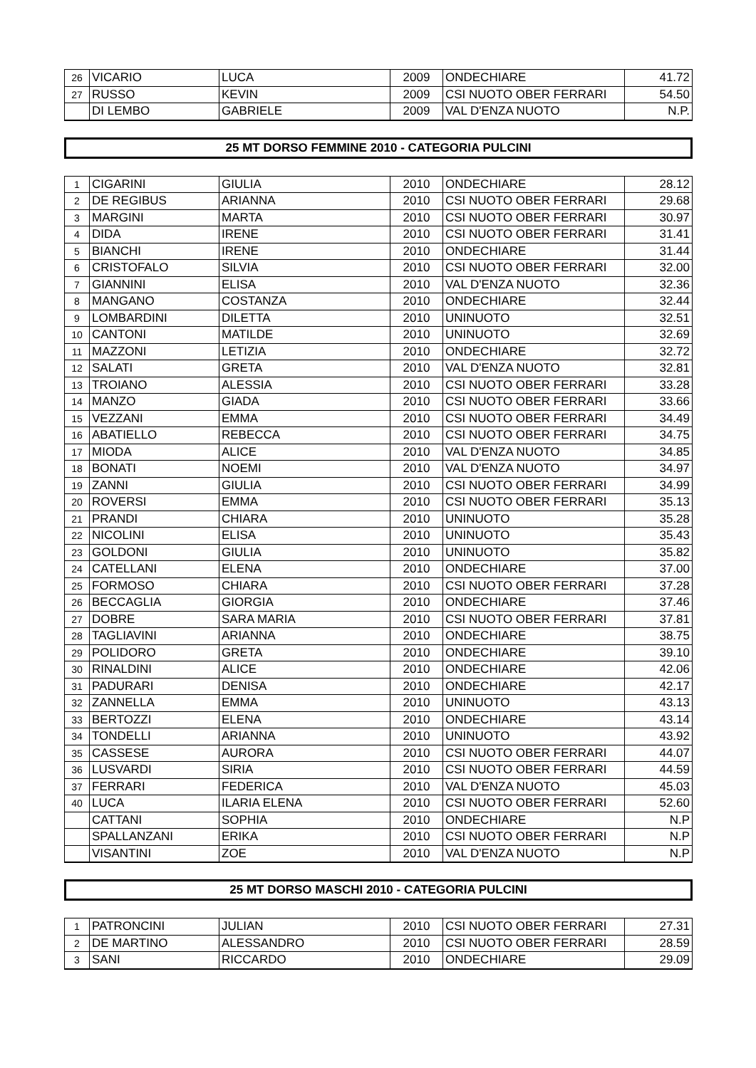| 26 | VICARIO | LUCA | 2009 | ONDECHIARE | 41.72 |
| 27 | RUSSO | KEVIN | 2009 | CSI NUOTO OBER FERRARI | 54.50 |
| | DI LEMBO | GABRIELE | 2009 | VAL D'ENZA NUOTO | N.P. |
25 MT DORSO FEMMINE 2010 - CATEGORIA PULCINI
| 1 | CIGARINI | GIULIA | 2010 | ONDECHIARE | 28.12 |
| 2 | DE REGIBUS | ARIANNA | 2010 | CSI NUOTO OBER FERRARI | 29.68 |
| 3 | MARGINI | MARTA | 2010 | CSI NUOTO OBER FERRARI | 30.97 |
| 4 | DIDA | IRENE | 2010 | CSI NUOTO OBER FERRARI | 31.41 |
| 5 | BIANCHI | IRENE | 2010 | ONDECHIARE | 31.44 |
| 6 | CRISTOFALO | SILVIA | 2010 | CSI NUOTO OBER FERRARI | 32.00 |
| 7 | GIANNINI | ELISA | 2010 | VAL D'ENZA NUOTO | 32.36 |
| 8 | MANGANO | COSTANZA | 2010 | ONDECHIARE | 32.44 |
| 9 | LOMBARDINI | DILETTA | 2010 | UNINUOTO | 32.51 |
| 10 | CANTONI | MATILDE | 2010 | UNINUOTO | 32.69 |
| 11 | MAZZONI | LETIZIA | 2010 | ONDECHIARE | 32.72 |
| 12 | SALATI | GRETA | 2010 | VAL D'ENZA NUOTO | 32.81 |
| 13 | TROIANO | ALESSIA | 2010 | CSI NUOTO OBER FERRARI | 33.28 |
| 14 | MANZO | GIADA | 2010 | CSI NUOTO OBER FERRARI | 33.66 |
| 15 | VEZZANI | EMMA | 2010 | CSI NUOTO OBER FERRARI | 34.49 |
| 16 | ABATIELLO | REBECCA | 2010 | CSI NUOTO OBER FERRARI | 34.75 |
| 17 | MIODA | ALICE | 2010 | VAL D'ENZA NUOTO | 34.85 |
| 18 | BONATI | NOEMI | 2010 | VAL D'ENZA NUOTO | 34.97 |
| 19 | ZANNI | GIULIA | 2010 | CSI NUOTO OBER FERRARI | 34.99 |
| 20 | ROVERSI | EMMA | 2010 | CSI NUOTO OBER FERRARI | 35.13 |
| 21 | PRANDI | CHIARA | 2010 | UNINUOTO | 35.28 |
| 22 | NICOLINI | ELISA | 2010 | UNINUOTO | 35.43 |
| 23 | GOLDONI | GIULIA | 2010 | UNINUOTO | 35.82 |
| 24 | CATELLANI | ELENA | 2010 | ONDECHIARE | 37.00 |
| 25 | FORMOSO | CHIARA | 2010 | CSI NUOTO OBER FERRARI | 37.28 |
| 26 | BECCAGLIA | GIORGIA | 2010 | ONDECHIARE | 37.46 |
| 27 | DOBRE | SARA MARIA | 2010 | CSI NUOTO OBER FERRARI | 37.81 |
| 28 | TAGLIAVINI | ARIANNA | 2010 | ONDECHIARE | 38.75 |
| 29 | POLIDORO | GRETA | 2010 | ONDECHIARE | 39.10 |
| 30 | RINALDINI | ALICE | 2010 | ONDECHIARE | 42.06 |
| 31 | PADURARI | DENISA | 2010 | ONDECHIARE | 42.17 |
| 32 | ZANNELLA | EMMA | 2010 | UNINUOTO | 43.13 |
| 33 | BERTOZZI | ELENA | 2010 | ONDECHIARE | 43.14 |
| 34 | TONDELLI | ARIANNA | 2010 | UNINUOTO | 43.92 |
| 35 | CASSESE | AURORA | 2010 | CSI NUOTO OBER FERRARI | 44.07 |
| 36 | LUSVARDI | SIRIA | 2010 | CSI NUOTO OBER FERRARI | 44.59 |
| 37 | FERRARI | FEDERICA | 2010 | VAL D'ENZA NUOTO | 45.03 |
| 40 | LUCA | ILARIA ELENA | 2010 | CSI NUOTO OBER FERRARI | 52.60 |
| | CATTANI | SOPHIA | 2010 | ONDECHIARE | N.P |
| | SPALLANZANI | ERIKA | 2010 | CSI NUOTO OBER FERRARI | N.P |
| | VISANTINI | ZOE | 2010 | VAL D'ENZA NUOTO | N.P |
25 MT DORSO MASCHI 2010 - CATEGORIA PULCINI
| 1 | PATRONCINI | JULIAN | 2010 | CSI NUOTO OBER FERRARI | 27.31 |
| 2 | DE MARTINO | ALESSANDRO | 2010 | CSI NUOTO OBER FERRARI | 28.59 |
| 3 | SANI | RICCARDO | 2010 | ONDECHIARE | 29.09 |